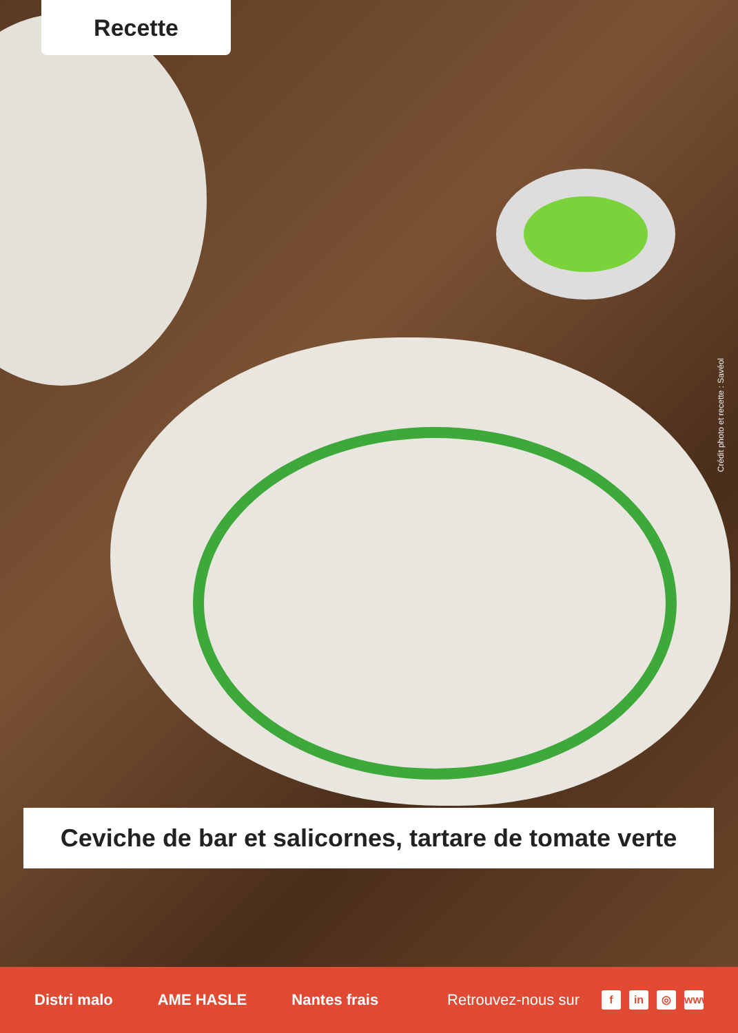Recette
Crédit photo et recette : Savéol
Ceviche de bar et salicornes, tartare de tomate verte
Distri malo AME HASLE Nantes frais Retrouvez-nous sur f in ◎ www